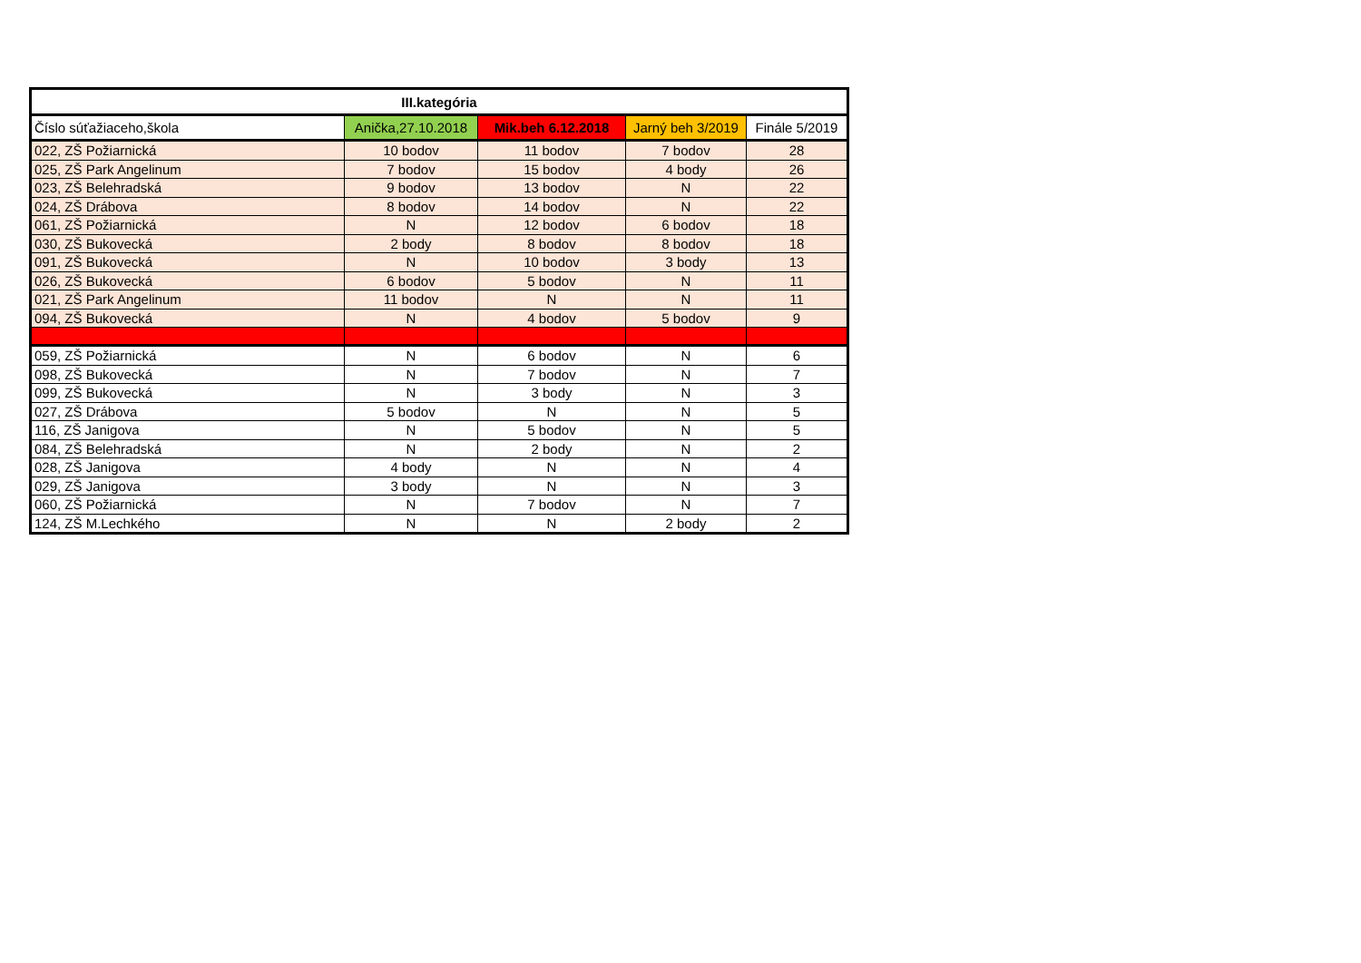| III.kategória | | | | |
| --- | --- | --- | --- | --- |
| Číslo súťažiaceho,škola | Anička,27.10.2018 | Mik.beh 6.12.2018 | Jarný beh 3/2019 | Finále 5/2019 |
| 022, ZŠ Požiarnická | 10 bodov | 11 bodov | 7 bodov | 28 |
| 025, ZŠ Park Angelinum | 7 bodov | 15 bodov | 4 body | 26 |
| 023, ZŠ Belehradská | 9 bodov | 13 bodov | N | 22 |
| 024, ZŠ Drábova | 8 bodov | 14 bodov | N | 22 |
| 061, ZŠ Požiarnická | N | 12 bodov | 6 bodov | 18 |
| 030, ZŠ Bukovecká | 2 body | 8 bodov | 8 bodov | 18 |
| 091, ZŠ Bukovecká | N | 10 bodov | 3 body | 13 |
| 026, ZŠ Bukovecká | 6 bodov | 5 bodov | N | 11 |
| 021, ZŠ Park Angelinum | 11 bodov | N | N | 11 |
| 094, ZŠ Bukovecká | N | 4 bodov | 5 bodov | 9 |
| 059, ZŠ Požiarnická | N | 6 bodov | N | 6 |
| 098, ZŠ Bukovecká | N | 7 bodov | N | 7 |
| 099, ZŠ Bukovecká | N | 3 body | N | 3 |
| 027, ZŠ Drábova | 5 bodov | N | N | 5 |
| 116, ZŠ Janigova | N | 5 bodov | N | 5 |
| 084, ZŠ Belehradská | N | 2 body | N | 2 |
| 028, ZŠ Janigova | 4 body | N | N | 4 |
| 029, ZŠ Janigova | 3 body | N | N | 3 |
| 060, ZŠ Požiarnická | N | 7 bodov | N | 7 |
| 124, ZŠ M.Lechkého | N | N | 2 body | 2 |